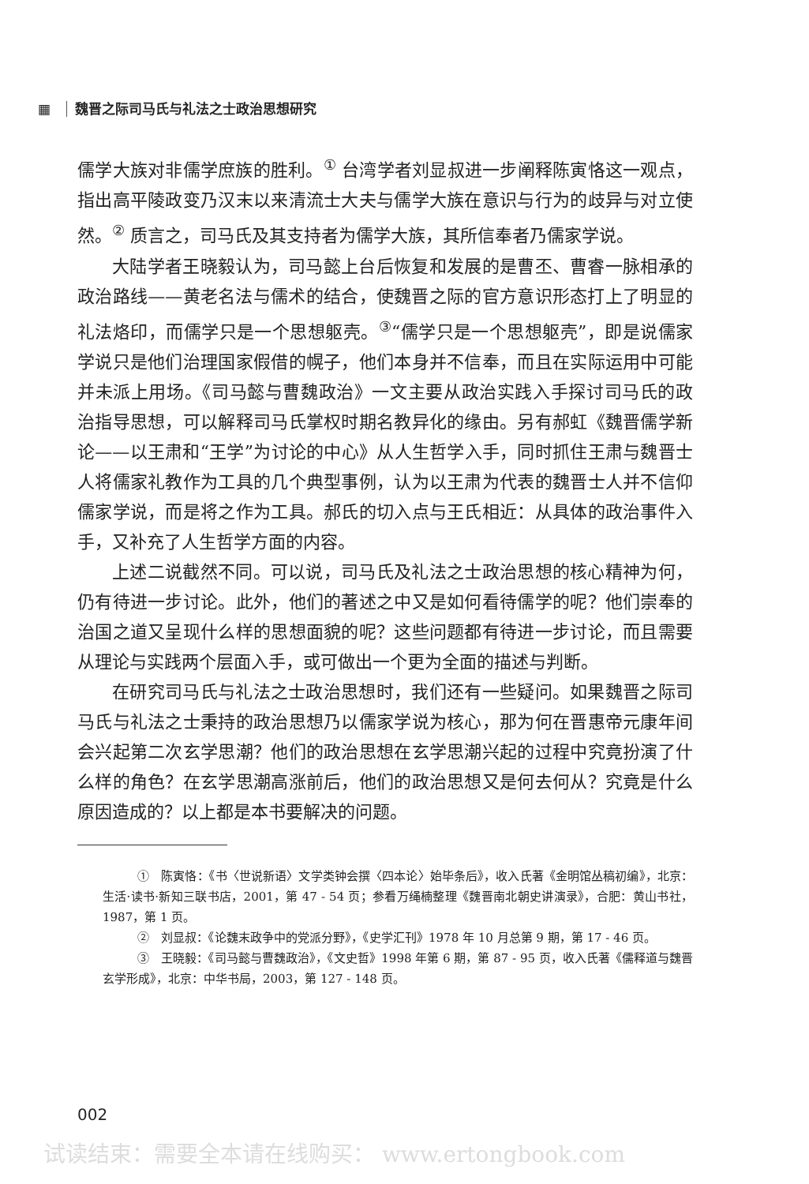▦ 魏晋之际司马氏与礼法之士政治思想研究
儒学大族对非儒学庶族的胜利。<sup>①</sup> 台湾学者刘显叔进一步阐释陈寅恪这一观点，指出高平陵政变乃汉末以来清流士大夫与儒学大族在意识与行为的歧异与对立使然。<sup>②</sup> 质言之，司马氏及其支持者为儒学大族，其所信奉者乃儒家学说。
大陆学者王晓毅认为，司马懿上台后恢复和发展的是曹丕、曹睿一脉相承的政治路线——黄老名法与儒术的结合，使魏晋之际的官方意识形态打上了明显的礼法烙印，而儒学只是一个思想躯壳。<sup>③</sup>“儒学只是一个思想躯壳”，即是说儒家学说只是他们治理国家假借的幌子，他们本身并不信奉，而且在实际运用中可能并未派上用场。《司马懿与曹魏政治》一文主要从政治实践入手探讨司马氏的政治指导思想，可以解释司马氏掌权时期名教异化的缘由。另有郝虹《魏晋儒学新论——以王肃和“王学”为讨论的中心》从人生哲学入手，同时抓住王肃与魏晋士人将儒家礼教作为工具的几个典型事例，认为以王肃为代表的魏晋士人并不信仰儒家学说，而是将之作为工具。郝氏的切入点与王氏相近：从具体的政治事件入手，又补充了人生哲学方面的内容。
上述二说截然不同。可以说，司马氏及礼法之士政治思想的核心精神为何，仍有待进一步讨论。此外，他们的著述之中又是如何看待儒学的呢？他们崇奉的治国之道又呈现什么样的思想面貌的呢？这些问题都有待进一步讨论，而且需要从理论与实践两个层面入手，或可做出一个更为全面的描述与判断。
在研究司马氏与礼法之士政治思想时，我们还有一些疑问。如果魏晋之际司马氏与礼法之士秉持的政治思想乃以儒家学说为核心，那为何在晋惠帝元康年间会兴起第二次玄学思潮？他们的政治思想在玄学思潮兴起的过程中究竟扮演了什么样的角色？在玄学思潮高涨前后，他们的政治思想又是何去何从？究竟是什么原因造成的？以上都是本书要解决的问题。
①　陈寅恪：《书〈世说新语〉文学类钟会撰〈四本论〉始毕条后》，收入氏著《金明馆丛稿初编》，北京：生活·读书·新知三联书店，2001，第 47 - 54 页；参看万绳楠整理《魏晋南北朝史讲演录》，合肥：黄山书社，1987，第 1 页。
②　刘显叔：《论魏末政争中的党派分野》，《史学汇刊》1978 年 10 月总第 9 期，第 17 - 46 页。
③　王晓毅：《司马懿与曹魏政治》，《文史哲》1998 年第 6 期，第 87 - 95 页，收入氏著《儒释道与魏晋玄学形成》，北京：中华书局，2003，第 127 - 148 页。
002
试读结束：需要全本请在线购买： www.ertongbook.com